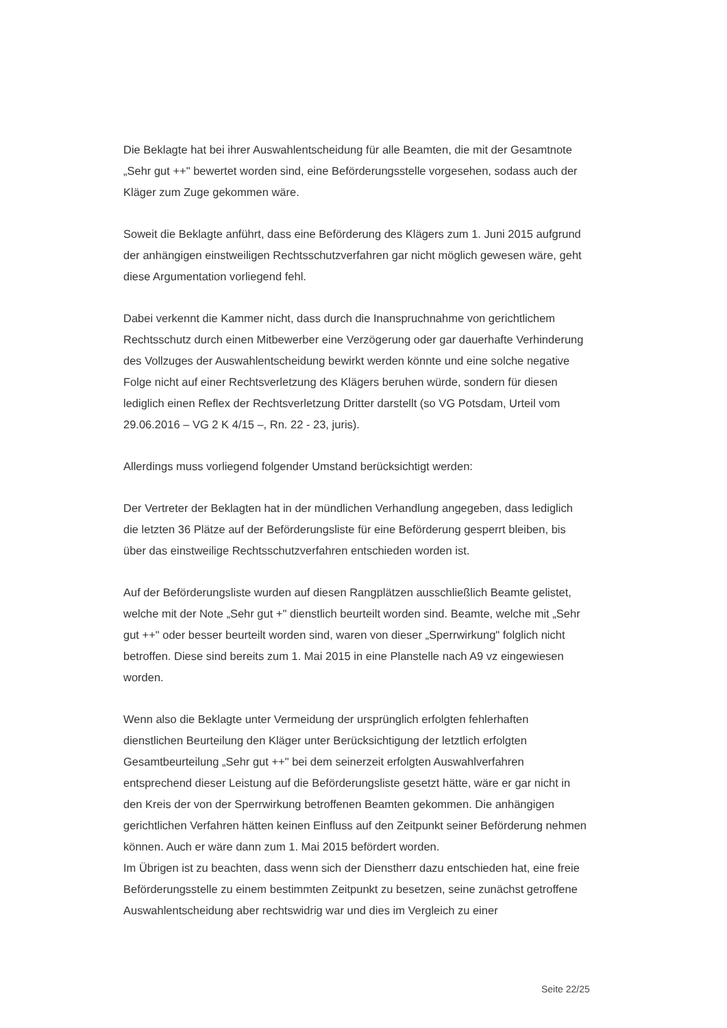Die Beklagte hat bei ihrer Auswahlentscheidung für alle Beamten, die mit der Gesamtnote „Sehr gut ++" bewertet worden sind, eine Beförderungsstelle vorgesehen, sodass auch der Kläger zum Zuge gekommen wäre.
Soweit die Beklagte anführt, dass eine Beförderung des Klägers zum 1. Juni 2015 aufgrund der anhängigen einstweiligen Rechtsschutzverfahren gar nicht möglich gewesen wäre, geht diese Argumentation vorliegend fehl.
Dabei verkennt die Kammer nicht, dass durch die Inanspruchnahme von gerichtlichem Rechtsschutz durch einen Mitbewerber eine Verzögerung oder gar dauerhafte Verhinderung des Vollzuges der Auswahlentscheidung bewirkt werden könnte und eine solche negative Folge nicht auf einer Rechtsverletzung des Klägers beruhen würde, sondern für diesen lediglich einen Reflex der Rechtsverletzung Dritter darstellt (so VG Potsdam, Urteil vom 29.06.2016 – VG 2 K 4/15 –, Rn. 22 - 23, juris).
Allerdings muss vorliegend folgender Umstand berücksichtigt werden:
Der Vertreter der Beklagten hat in der mündlichen Verhandlung angegeben, dass lediglich die letzten 36 Plätze auf der Beförderungsliste für eine Beförderung gesperrt bleiben, bis über das einstweilige Rechtsschutzverfahren entschieden worden ist.
Auf der Beförderungsliste wurden auf diesen Rangplätzen ausschließlich Beamte gelistet, welche mit der Note „Sehr gut +" dienstlich beurteilt worden sind. Beamte, welche mit „Sehr gut ++" oder besser beurteilt worden sind, waren von dieser „Sperrwirkung" folglich nicht betroffen. Diese sind bereits zum 1. Mai 2015 in eine Planstelle nach A9 vz eingewiesen worden.
Wenn also die Beklagte unter Vermeidung der ursprünglich erfolgten fehlerhaften dienstlichen Beurteilung den Kläger unter Berücksichtigung der letztlich erfolgten Gesamtbeurteilung „Sehr gut ++" bei dem seinerzeit erfolgten Auswahlverfahren entsprechend dieser Leistung auf die Beförderungsliste gesetzt hätte, wäre er gar nicht in den Kreis der von der Sperrwirkung betroffenen Beamten gekommen. Die anhängigen gerichtlichen Verfahren hätten keinen Einfluss auf den Zeitpunkt seiner Beförderung nehmen können. Auch er wäre dann zum 1. Mai 2015 befördert worden.
Im Übrigen ist zu beachten, dass wenn sich der Dienstherr dazu entschieden hat, eine freie Beförderungsstelle zu einem bestimmten Zeitpunkt zu besetzen, seine zunächst getroffene Auswahlentscheidung aber rechtswidrig war und dies im Vergleich zu einer
Seite 22/25